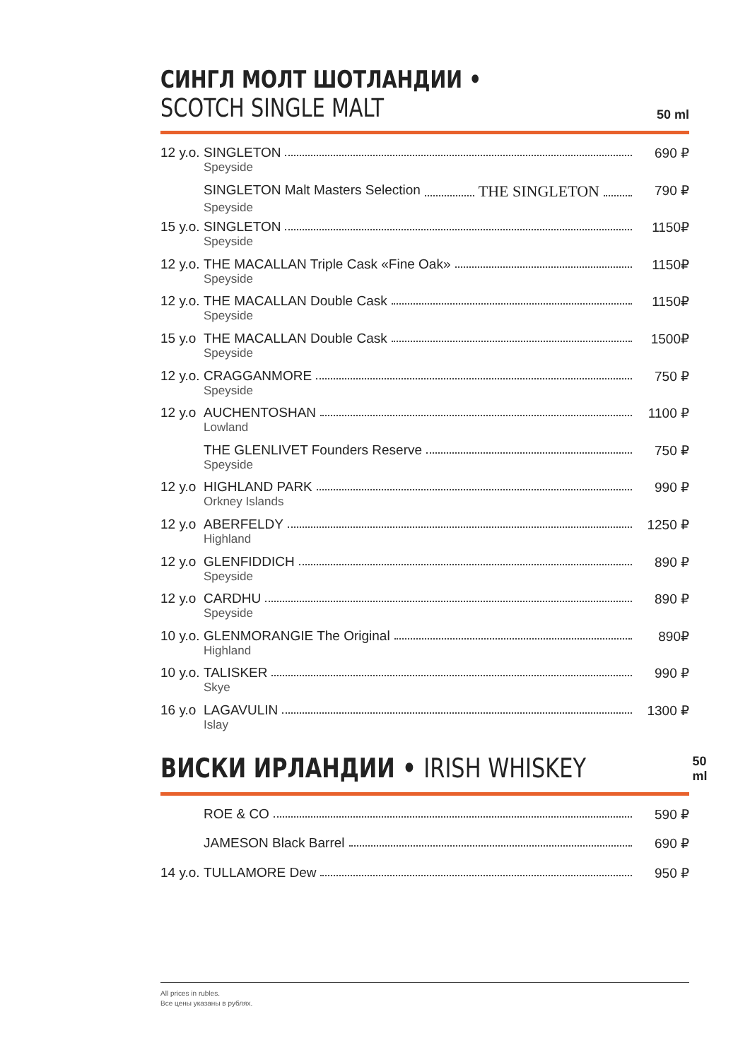СИНГЛ МОЛТ ШОТЛАНДИИ •
SCOTCH SINGLE MALT
50 ml
12 y.o. SINGLETON
Speyside
690 ₽
SINGLETON Malt Masters Selection THE SINGLETON
Speyside
790 ₽
15 y.o. SINGLETON
Speyside
1150₽
12 y.o. THE MACALLAN Triple Cask «Fine Oak»
Speyside
1150₽
12 y.o. THE MACALLAN Double Cask
Speyside
1150₽
15 y.o THE MACALLAN Double Cask
Speyside
1500₽
12 y.o. CRAGGANMORE
Speyside
750 ₽
12 y.o AUCHENTOSHAN
Lowland
1100 ₽
THE GLENLIVET Founders Reserve
Speyside
750 ₽
12 y.o HIGHLAND PARK
Orkney Islands
990 ₽
12 y.o ABERFELDY
Highland
1250 ₽
12 y.o GLENFIDDICH
Speyside
890 ₽
12 y.o CARDHU
Speyside
890 ₽
10 y.o. GLENMORANGIE The Original
Highland
890₽
10 y.o. TALISKER
Skye
990 ₽
16 y.o LAGAVULIN
Islay
1300 ₽
ВИСКИ ИРЛАНДИИ • IRISH WHISKEY
50 ml
ROE & CO 590 ₽
JAMESON Black Barrel 690 ₽
14 y.o. TULLAMORE Dew 950 ₽
All prices in rubles.
Все цены указаны в рублях.